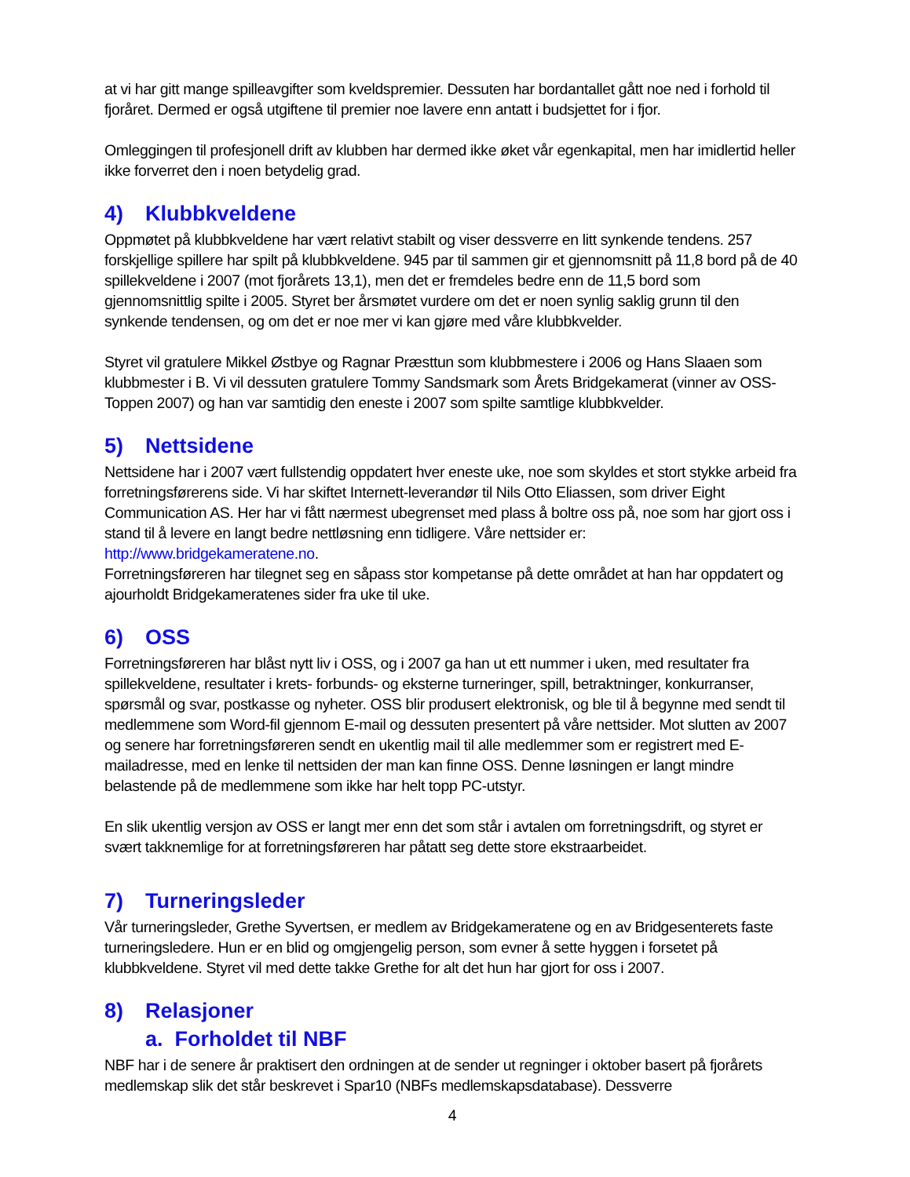at vi har gitt mange spilleavgifter som kveldspremier. Dessuten har bordantallet gått noe ned i forhold til fjoråret. Dermed er også utgiftene til premier noe lavere enn antatt i budsjettet for i fjor.
Omleggingen til profesjonell drift av klubben har dermed ikke øket vår egenkapital, men har imidlertid heller ikke forverret den i noen betydelig grad.
4) Klubbkveldene
Oppmøtet på klubbkveldene har vært relativt stabilt og viser dessverre en litt synkende tendens. 257 forskjellige spillere har spilt på klubbkveldene. 945 par til sammen gir et gjennomsnitt på 11,8 bord på de 40 spillekveldene i 2007 (mot fjorårets 13,1), men det er fremdeles bedre enn de 11,5 bord som gjennomsnittlig spilte i 2005. Styret ber årsmøtet vurdere om det er noen synlig saklig grunn til den synkende tendensen, og om det er noe mer vi kan gjøre med våre klubbkvelder.
Styret vil gratulere Mikkel Østbye og Ragnar Præsttun som klubbmestere i 2006 og Hans Slaaen som klubbmester i B. Vi vil dessuten gratulere Tommy Sandsmark som Årets Bridgekamerat (vinner av OSS-Toppen 2007) og han var samtidig den eneste i 2007 som spilte samtlige klubbkvelder.
5) Nettsidene
Nettsidene har i 2007 vært fullstendig oppdatert hver eneste uke, noe som skyldes et stort stykke arbeid fra forretningsførerens side. Vi har skiftet Internett-leverandør til Nils Otto Eliassen, som driver Eight Communication AS. Her har vi fått nærmest ubegrenset med plass å boltre oss på, noe som har gjort oss i stand til å levere en langt bedre nettløsning enn tidligere. Våre nettsider er:
http://www.bridgekameratene.no.
Forretningsføreren har tilegnet seg en såpass stor kompetanse på dette området at han har oppdatert og ajourholdt Bridgekameratenes sider fra uke til uke.
6) OSS
Forretningsføreren har blåst nytt liv i OSS, og i 2007 ga han ut ett nummer i uken, med resultater fra spillekveldene, resultater i krets- forbunds- og eksterne turneringer, spill, betraktninger, konkurranser, spørsmål og svar, postkasse og nyheter. OSS blir produsert elektronisk, og ble til å begynne med sendt til medlemmene som Word-fil gjennom E-mail og dessuten presentert på våre nettsider. Mot slutten av 2007 og senere har forretningsføreren sendt en ukentlig mail til alle medlemmer som er registrert med E-mailadresse, med en lenke til nettsiden der man kan finne OSS. Denne løsningen er langt mindre belastende på de medlemmene som ikke har helt topp PC-utstyr.
En slik ukentlig versjon av OSS er langt mer enn det som står i avtalen om forretningsdrift, og styret er svært takknemlige for at forretningsføreren har påtatt seg dette store ekstraarbeidet.
7) Turneringsleder
Vår turneringsleder, Grethe Syvertsen, er medlem av Bridgekameratene og en av Bridgesenterets faste turneringsledere. Hun er en blid og omgjengelig person, som evner å sette hyggen i forsetet på klubbkveldene. Styret vil med dette takke Grethe for alt det hun har gjort for oss i 2007.
8) Relasjoner
a. Forholdet til NBF
NBF har i de senere år praktisert den ordningen at de sender ut regninger i oktober basert på fjorårets medlemskap slik det står beskrevet i Spar10 (NBFs medlemskapsdatabase). Dessverre
4